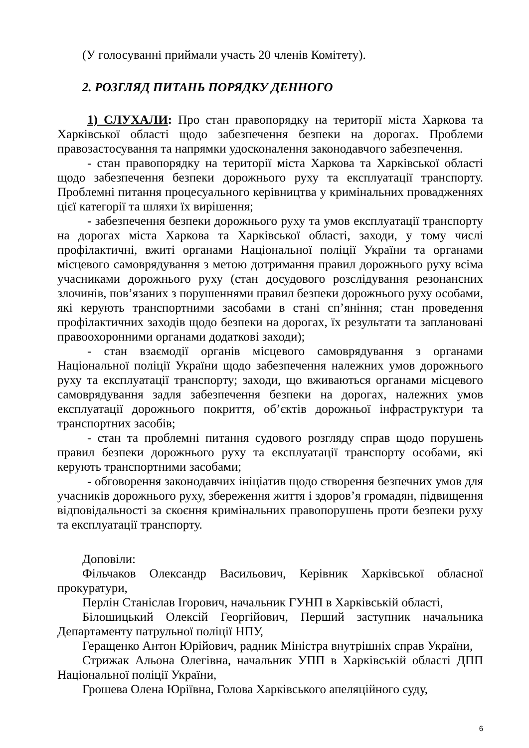(У голосуванні приймали участь 20 членів Комітету).
2. РОЗГЛЯД ПИТАНЬ ПОРЯДКУ ДЕННОГО
1) СЛУХАЛИ: Про стан правопорядку на території міста Харкова та Харківської області щодо забезпечення безпеки на дорогах. Проблеми правозастосування та напрямки удосконалення законодавчого забезпечення.
- стан правопорядку на території міста Харкова та Харківської області щодо забезпечення безпеки дорожнього руху та експлуатації транспорту. Проблемні питання процесуального керівництва у кримінальних провадженнях цієї категорії та шляхи їх вирішення;
- забезпечення безпеки дорожнього руху та умов експлуатації транспорту на дорогах міста Харкова та Харківської області, заходи, у тому числі профілактичні, вжиті органами Національної поліції України та органами місцевого самоврядування з метою дотримання правил дорожнього руху всіма учасниками дорожнього руху (стан досудового розслідування резонансних злочинів, пов’язаних з порушеннями правил безпеки дорожнього руху особами, які керують транспортними засобами в стані сп’яніння; стан проведення профілактичних заходів щодо безпеки на дорогах, їх результати та заплановані правоохоронними органами додаткові заходи);
- стан взаємодії органів місцевого самоврядування з органами Національної поліції України щодо забезпечення належних умов дорожнього руху та експлуатації транспорту; заходи, що вживаються органами місцевого самоврядування задля забезпечення безпеки на дорогах, належних умов експлуатації дорожнього покриття, об’єктів дорожньої інфраструктури та транспортних засобів;
- стан та проблемні питання судового розгляду справ щодо порушень правил безпеки дорожнього руху та експлуатації транспорту особами, які керують транспортними засобами;
- обговорення законодавчих ініціатив щодо створення безпечних умов для учасників дорожнього руху, збереження життя і здоров’я громадян, підвищення відповідальності за скоєння кримінальних правопорушень проти безпеки руху та експлуатації транспорту.
Доповіли:
Фільчаков Олександр Васильович, Керівник Харківської обласної прокуратури,
Перлін Станіслав Ігорович, начальник ГУНП в Харківській області,
Білошицький Олексій Георгійович, Перший заступник начальника Департаменту патрульної поліції НПУ,
Геращенко Антон Юрійович, радник Міністра внутрішніх справ України,
Стрижак Альона Олегівна, начальник УПП в Харківській області ДПП Національної поліції України,
Грошева Олена Юріївна, Голова Харківського апеляційного суду,
6